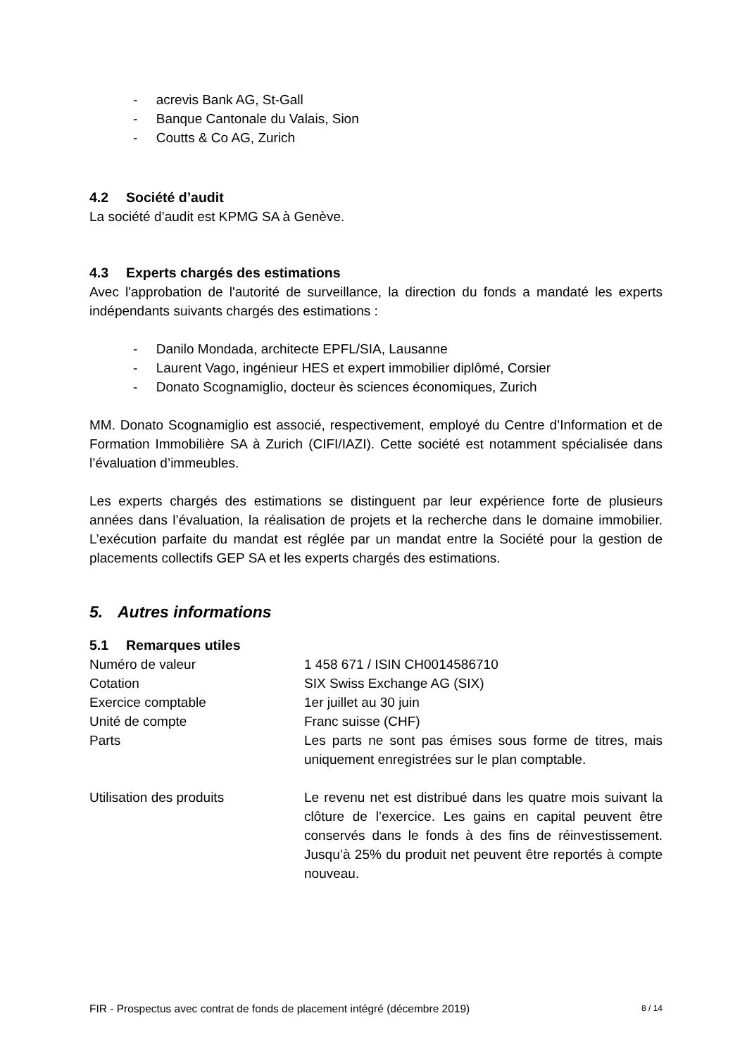- acrevis Bank AG, St-Gall
- Banque Cantonale du Valais, Sion
- Coutts & Co AG, Zurich
4.2 Société d’audit
La société d’audit est KPMG SA à Genève.
4.3 Experts chargés des estimations
Avec l'approbation de l'autorité de surveillance, la direction du fonds a mandaté les experts indépendants suivants chargés des estimations :
- Danilo Mondada, architecte EPFL/SIA, Lausanne
- Laurent Vago, ingénieur HES et expert immobilier diplômé, Corsier
- Donato Scognamiglio, docteur ès sciences économiques, Zurich
MM. Donato Scognamiglio est associé, respectivement, employé du Centre d’Information et de Formation Immobilière SA à Zurich (CIFI/IAZI). Cette société est notamment spécialisée dans l’évaluation d’immeubles.
Les experts chargés des estimations se distinguent par leur expérience forte de plusieurs années dans l’évaluation, la réalisation de projets et la recherche dans le domaine immobilier. L’exécution parfaite du mandat est réglée par un mandat entre la Société pour la gestion de placements collectifs GEP SA et les experts chargés des estimations.
5. Autres informations
5.1 Remarques utiles
Numéro de valeur 1 458 671 / ISIN CH0014586710
Cotation SIX Swiss Exchange AG (SIX)
Exercice comptable 1er juillet au 30 juin
Unité de compte Franc suisse (CHF)
Parts Les parts ne sont pas émises sous forme de titres, mais uniquement enregistrées sur le plan comptable.
Utilisation des produits Le revenu net est distribué dans les quatre mois suivant la clôture de l’exercice. Les gains en capital peuvent être conservés dans le fonds à des fins de réinvestissement. Jusqu’à 25% du produit net peuvent être reportés à compte nouveau.
FIR - Prospectus avec contrat de fonds de placement intégré (décembre 2019) 8 / 14